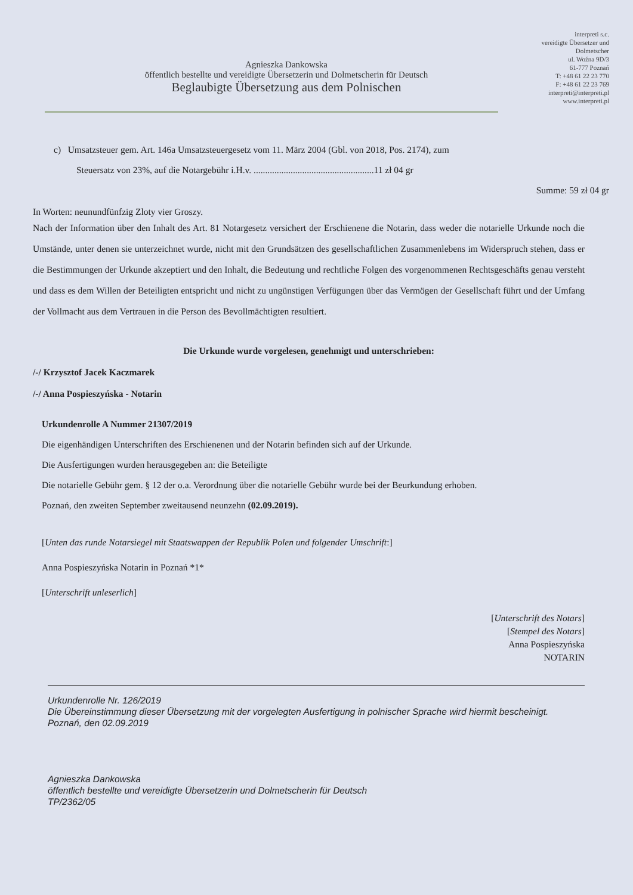Agnieszka Dankowska
öffentlich bestellte und vereidigte Übersetzerin und Dolmetscherin für Deutsch
Beglaubigte Übersetzung aus dem Polnischen
interpreti s.c.
vereidigte Übersetzer und
Dolmetscher
ul. Woźna 9D/3
61-777 Poznań
T: +48 61 22 23 770
F: +48 61 22 23 769
interpreti@interpreti.pl
www.interpreti.pl
c) Umsatzsteuer gem. Art. 146a Umsatzsteuergesetz vom 11. März 2004 (Gbl. von 2018, Pos. 2174), zum
Steuersatz von 23%, auf die Notargebühr i.H.v. ....................................................11 zł 04 gr
Summe: 59 zł 04 gr
In Worten: neunundfünfzig Zloty vier Groszy.
Nach der Information über den Inhalt des Art. 81 Notargesetz versichert der Erschienene die Notarin, dass weder die notarielle Urkunde noch die Umstände, unter denen sie unterzeichnet wurde, nicht mit den Grundsätzen des gesellschaftlichen Zusammenlebens im Widerspruch stehen, dass er die Bestimmungen der Urkunde akzeptiert und den Inhalt, die Bedeutung und rechtliche Folgen des vorgenommenen Rechtsgeschäfts genau versteht und dass es dem Willen der Beteiligten entspricht und nicht zu ungünstigen Verfügungen über das Vermögen der Gesellschaft führt und der Umfang der Vollmacht aus dem Vertrauen in die Person des Bevollmächtigten resultiert.
Die Urkunde wurde vorgelesen, genehmigt und unterschrieben:
/-/ Krzysztof Jacek Kaczmarek
/-/ Anna Pospieszyńska - Notarin
Urkundenrolle A Nummer 21307/2019
Die eigenhändigen Unterschriften des Erschienenen und der Notarin befinden sich auf der Urkunde.
Die Ausfertigungen wurden herausgegeben an: die Beteiligte
Die notarielle Gebühr gem. § 12 der o.a. Verordnung über die notarielle Gebühr wurde bei der Beurkundung erhoben.
Poznań, den zweiten September zweitausend neunzehn (02.09.2019).
[Unten das runde Notarsiegel mit Staatswappen der Republik Polen und folgender Umschrift:]
Anna Pospieszyńska Notarin in Poznań *1*
[Unterschrift unleserlich]
[Unterschrift des Notars]
[Stempel des Notars]
Anna Pospieszyńska
NOTARIN
Urkundenrolle Nr. 126/2019
Die Übereinstimmung dieser Übersetzung mit der vorgelegten Ausfertigung in polnischer Sprache wird hiermit bescheinigt.
Poznań, den 02.09.2019
Agnieszka Dankowska
öffentlich bestellte und vereidigte Übersetzerin und Dolmetscherin für Deutsch
TP/2362/05